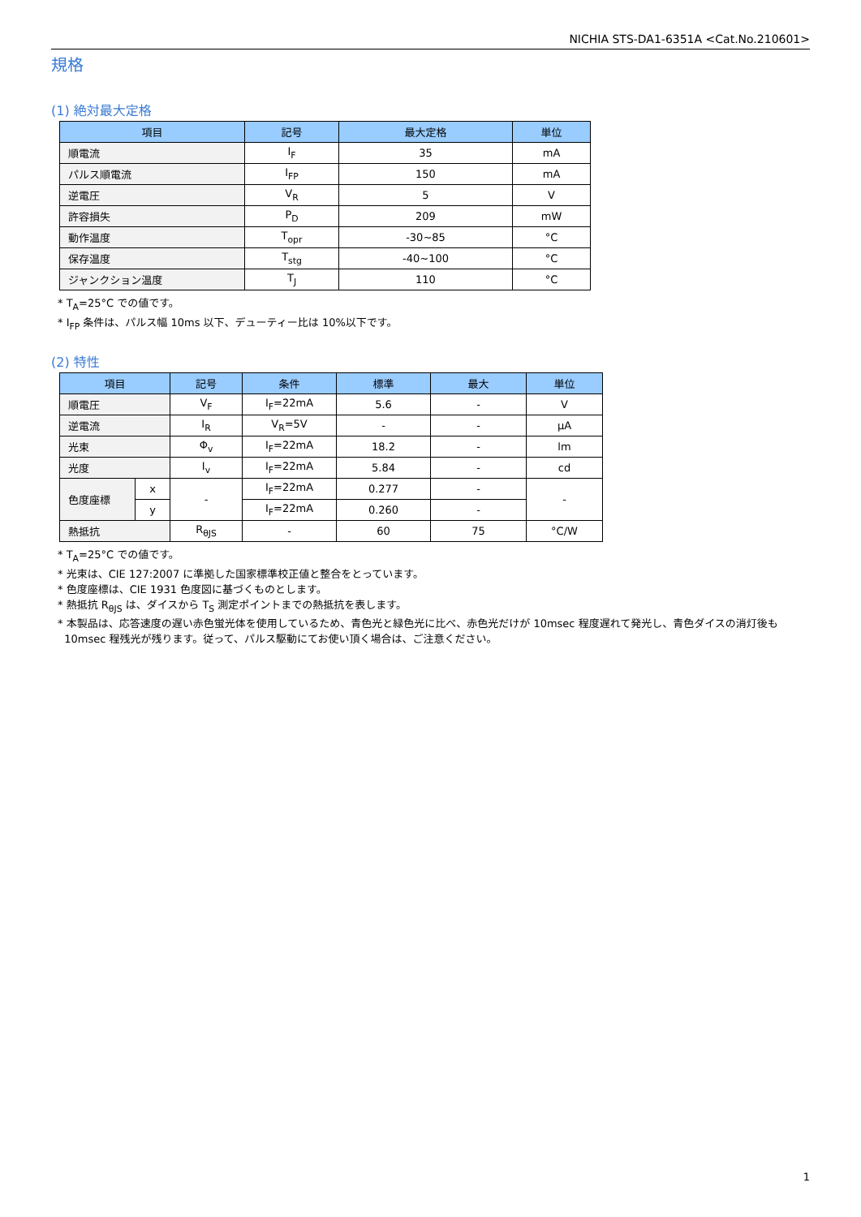NICHIA STS-DA1-6351A <Cat.No.210601>
規格
(1) 絶対最大定格
| 項目 | 記号 | 最大定格 | 単位 |
| --- | --- | --- | --- |
| 順電流 | I<sub>F</sub> | 35 | mA |
| パルス順電流 | I<sub>FP</sub> | 150 | mA |
| 逆電圧 | V<sub>R</sub> | 5 | V |
| 許容損失 | P<sub>D</sub> | 209 | mW |
| 動作温度 | T<sub>opr</sub> | -30~85 | °C |
| 保存温度 | T<sub>stg</sub> | -40~100 | °C |
| ジャンクション温度 | T<sub>J</sub> | 110 | °C |
* T<sub>A</sub>=25°C での値です。
* I<sub>FP</sub> 条件は、パルス幅 10ms 以下、デューティー比は 10%以下です。
(2) 特性
| 項目 | | 記号 | 条件 | 標準 | 最大 | 単位 |
| --- | --- | --- | --- | --- | --- | --- |
| 順電圧 | | V<sub>F</sub> | I<sub>F</sub>=22mA | 5.6 | - | V |
| 逆電流 | | I<sub>R</sub> | V<sub>R</sub>=5V | - | - | μA |
| 光束 | | Φ<sub>v</sub> | I<sub>F</sub>=22mA | 18.2 | - | lm |
| 光度 | | I<sub>v</sub> | I<sub>F</sub>=22mA | 5.84 | - | cd |
| 色度座標 | x | - | I<sub>F</sub>=22mA | 0.277 | - | - |
| | y | | I<sub>F</sub>=22mA | 0.260 | - | |
| 熱抵抗 | | R<sub>θJS</sub> | - | 60 | 75 | °C/W |
* T<sub>A</sub>=25°C での値です。
* 光束は、CIE 127:2007 に準拠した国家標準校正値と整合をとっています。
* 色度座標は、CIE 1931 色度図に基づくものとします。
* 熱抵抗 R<sub>θJS</sub> は、ダイスから T<sub>S</sub> 測定ポイントまでの熱抵抗を表します。
* 本製品は、応答速度の遅い赤色蛍光体を使用しているため、青色光と緑色光に比べ、赤色光だけが 10msec 程度遅れて発光し、青色ダイスの消灯後も
10msec 程残光が残ります。従って、パルス駆動にてお使い頂く場合は、ご注意ください。
1